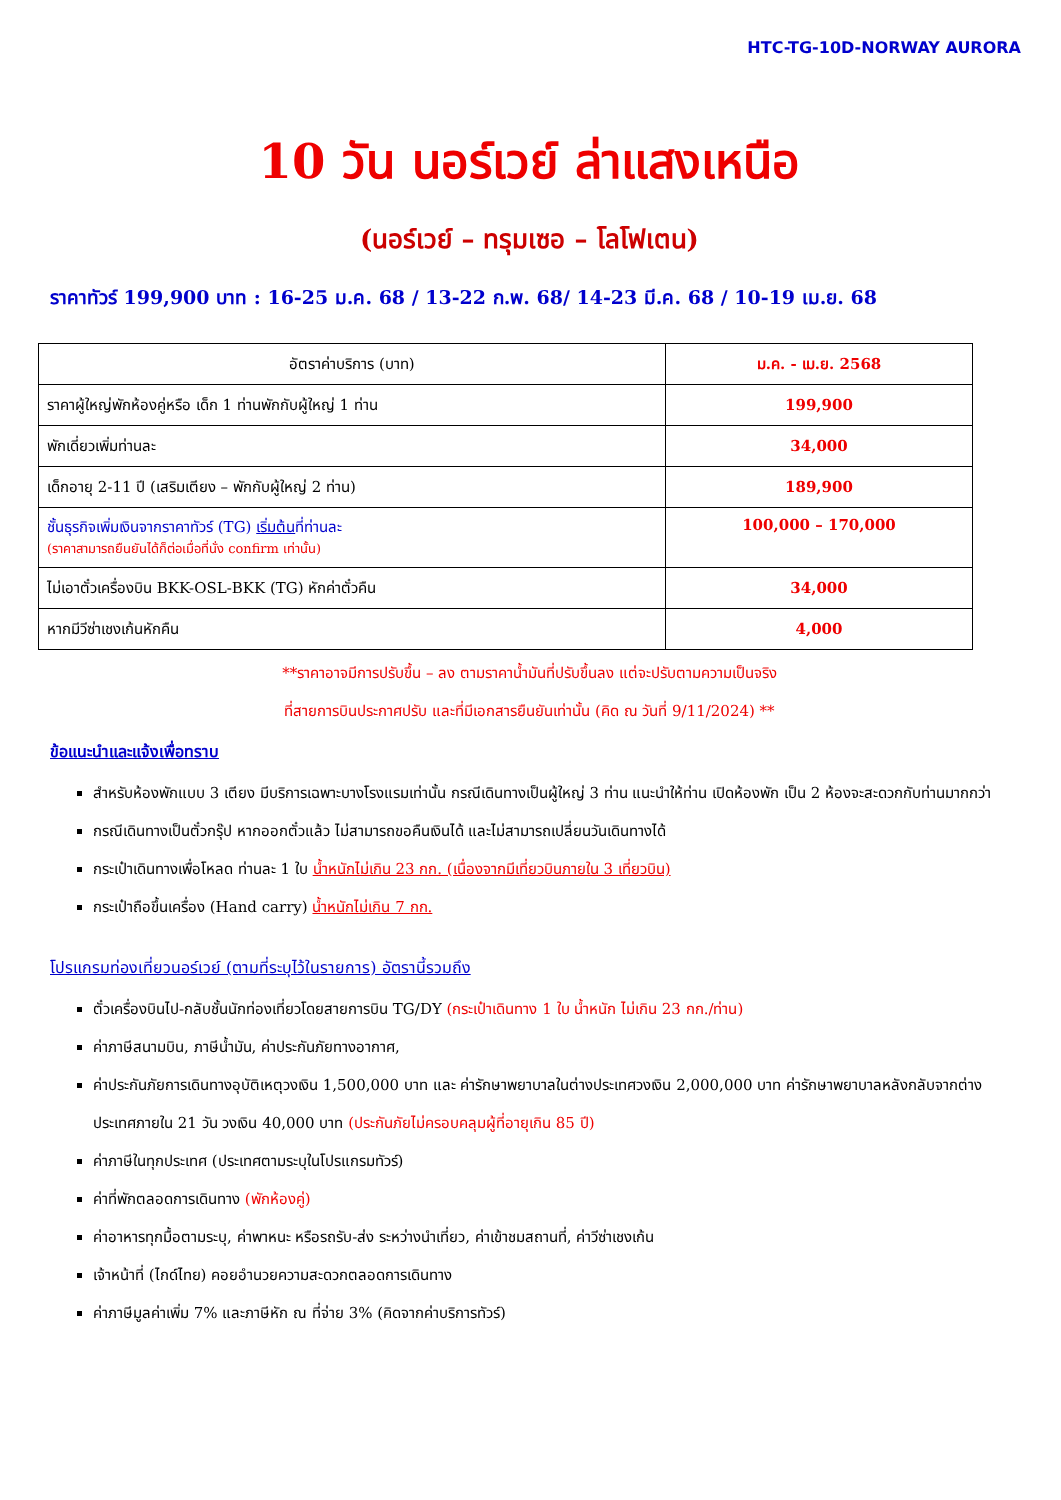HTC-TG-10D-NORWAY AURORA
10 วัน นอร์เวย์ ล่าแสงเหนือ
(นอร์เวย์ – ทรุมเซอ – โลโฟเตน)
ราคาทัวร์ 199,900 บาท : 16-25 ม.ค. 68 / 13-22 ก.พ. 68/ 14-23 มี.ค. 68 / 10-19 เม.ย. 68
| อัตราค่าบริการ (บาท) | ม.ค. - เม.ย. 2568 |
| --- | --- |
| ราคาผู้ใหญ่พักห้องคู่หรือ เด็ก 1 ท่านพักกับผู้ใหญ่ 1 ท่าน | 199,900 |
| พักเดี่ยวเพิ่มท่านละ | 34,000 |
| เด็กอายุ 2-11 ปี (เสริมเตียง – พักกับผู้ใหญ่ 2 ท่าน) | 189,900 |
| ชั้นธุรกิจเพิ่มเงินจากราคาทัวร์ (TG) เริ่มต้น ที่ท่านละ (ราคาสามารถยืนยันได้ก็ต่อเมื่อที่นั่ง confirm เท่านั้น) | 100,000 – 170,000 |
| ไม่เอาตั๋วเครื่องบิน BKK-OSL-BKK (TG) หักค่าตั๋วคืน | 34,000 |
| หากมีวีซ่าเชงเก้นหักคืน | 4,000 |
**ราคาอาจมีการปรับขึ้น – ลง ตามราคาน้ำมันที่ปรับขึ้นลง แต่จะปรับตามความเป็นจริง
ที่สายการบินประกาศปรับ และที่มีเอกสารยืนยันเท่านั้น (คิด ณ วันที่ 9/11/2024) **
ข้อแนะนำและแจ้งเพื่อทราบ
สำหรับห้องพักแบบ 3 เตียง มีบริการเฉพาะบางโรงแรมเท่านั้น กรณีเดินทางเป็นผู้ใหญ่ 3 ท่าน แนะนำให้ท่าน เปิดห้องพัก เป็น 2 ห้องจะสะดวกกับท่านมากกว่า
กรณีเดินทางเป็นตั๋วกรุ๊ป หากออกตั๋วแล้ว ไม่สามารถขอคืนเงินได้ และไม่สามารถเปลี่ยนวันเดินทางได้
กระเป๋าเดินทางเพื่อโหลด ท่านละ 1 ใบ น้ำหนักไม่เกิน 23 กก. (เนื่องจากมีเที่ยวบินภายใน 3 เที่ยวบิน)
กระเป๋าถือขึ้นเครื่อง (Hand carry) น้ำหนักไม่เกิน 7 กก.
โปรแกรมท่องเที่ยวนอร์เวย์ (ตามที่ระบุไว้ในรายการ) อัตรานี้รวมถึง
ตั๋วเครื่องบินไป-กลับชั้นนักท่องเที่ยวโดยสายการบิน TG/DY (กระเป๋าเดินทาง 1 ใบ น้ำหนัก ไม่เกิน 23 กก./ท่าน)
ค่าภาษีสนามบิน, ภาษีน้ำมัน, ค่าประกันภัยทางอากาศ,
ค่าประกันภัยการเดินทางอุบัติเหตุวงเงิน 1,500,000 บาท และ ค่ารักษาพยาบาลในต่างประเทศวงเงิน 2,000,000 บาท ค่ารักษาพยาบาลหลังกลับจากต่างประเทศภายใน 21 วัน วงเงิน 40,000 บาท (ประกันภัยไม่ครอบคลุมผู้ที่อายุเกิน 85 ปี)
ค่าภาษีในทุกประเทศ (ประเทศตามระบุในโปรแกรมทัวร์)
ค่าที่พักตลอดการเดินทาง (พักห้องคู่)
ค่าอาหารทุกมื้อตามระบุ, ค่าพาหนะ หรือรถรับ-ส่ง ระหว่างนำเที่ยว, ค่าเข้าชมสถานที่, ค่าวีซ่าเชงเก้น
เจ้าหน้าที่ (ไกด์ไทย) คอยอำนวยความสะดวกตลอดการเดินทาง
ค่าภาษีมูลค่าเพิ่ม 7% และภาษีหัก ณ ที่จ่าย 3% (คิดจากค่าบริการทัวร์)